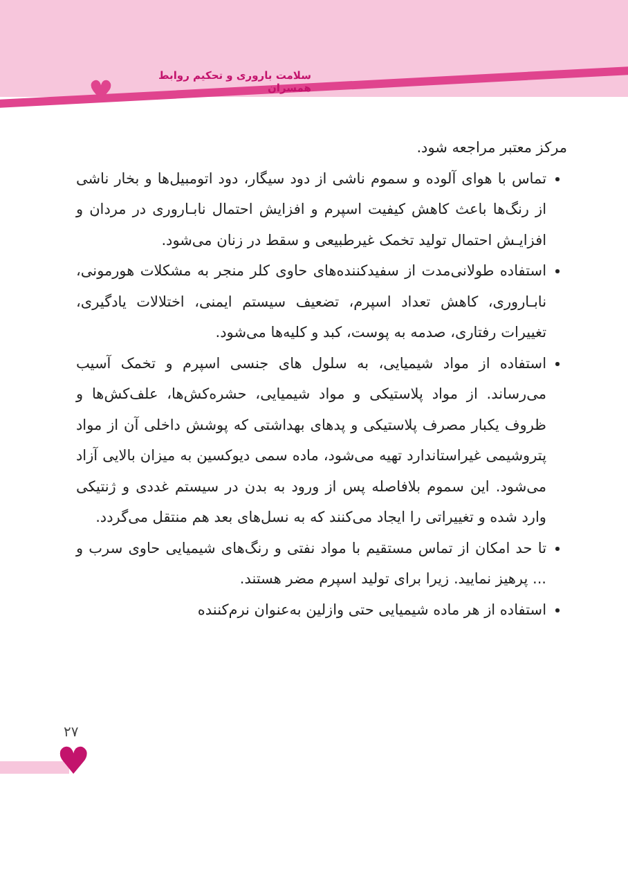♥
سلامت باروری و تحکیم روابط همسران
مرکز معتبر مراجعه شود.
تماس با هوای آلوده و سموم ناشی از دود سیگار، دود اتومبیل‌ها و بخار ناشی از رنگ‌ها باعث کاهش کیفیت اسپرم و افزایش احتمال نابـاروری در مردان و افزایـش احتمال تولید تخمک غیرطبیعی و سقط در زنان می‌شود.
استفاده طولانی‌مدت از سفیدکننده‌های حاوی کلر منجر به مشکلات هورمونی، نابـاروری، کاهش تعداد اسپرم، تضعیف سیستم ایمنی، اختلالات یادگیری، تغییرات رفتاری، صدمه به پوست، کبد و کلیه‌ها می‌شود.
استفاده از مواد شیمیایی، به سلول های جنسی اسپرم و تخمک آسیب می‌رساند. از مواد پلاستیکی و مواد شیمیایی، حشره‌کش‌ها، علف‌کش‌ها و ظروف یکبار مصرف پلاستیکی و پدهای بهداشتی که پوشش داخلی آن از مواد پتروشیمی غیراستاندارد تهیه می‌شود، ماده سمی دیوکسین به میزان بالایی آزاد می‌شود. این سموم بلافاصله پس از ورود به بدن در سیستم غددی و ژنتیکی وارد شده و تغییراتی را ایجاد می‌کنند که به نسل‌های بعد هم منتقل می‌گردد.
تا حد امکان از تماس مستقیم با مواد نفتی و رنگ‌های شیمیایی حاوی سرب و ... پرهیز نمایید. زیرا برای تولید اسپرم مضر هستند.
استفاده از هر ماده شیمیایی حتی وازلین به‌عنوان نرم‌کننده
۲۷
♥